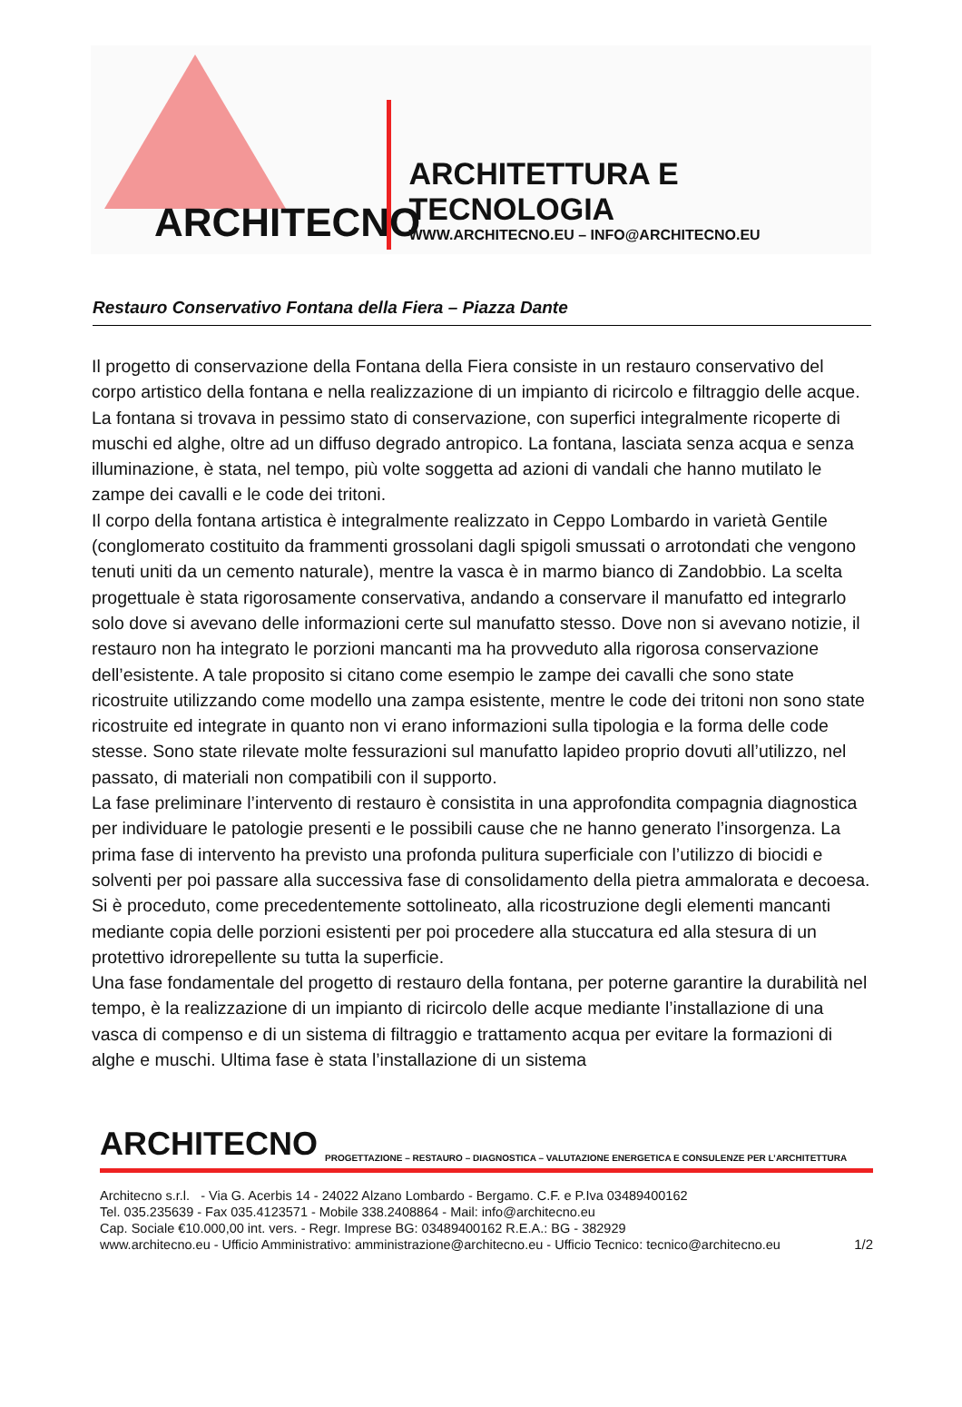ARCHITECNO
ARCHITETTURA E TECNOLOGIA
WWW.ARCHITECNO.EU – INFO@ARCHITECNO.EU
Restauro Conservativo Fontana della Fiera – Piazza Dante
Il progetto di conservazione della Fontana della Fiera consiste in un restauro conservativo del corpo artistico della fontana e nella realizzazione di un impianto di ricircolo e filtraggio delle acque.
La fontana si trovava in pessimo stato di conservazione, con superfici integralmente ricoperte di muschi ed alghe, oltre ad un diffuso degrado antropico. La fontana, lasciata senza acqua e senza illuminazione, è stata, nel tempo, più volte soggetta ad azioni di vandali che hanno mutilato le zampe dei cavalli e le code dei tritoni.
Il corpo della fontana artistica è integralmente realizzato in Ceppo Lombardo in varietà Gentile (conglomerato costituito da frammenti grossolani dagli spigoli smussati o arrotondati che vengono tenuti uniti da un cemento naturale), mentre la vasca è in marmo bianco di Zandobbio. La scelta progettuale è stata rigorosamente conservativa, andando a conservare il manufatto ed integrarlo solo dove si avevano delle informazioni certe sul manufatto stesso. Dove non si avevano notizie, il restauro non ha integrato le porzioni mancanti ma ha provveduto alla rigorosa conservazione dell’esistente. A tale proposito si citano come esempio le zampe dei cavalli che sono state ricostruite utilizzando come modello una zampa esistente, mentre le code dei tritoni non sono state ricostruite ed integrate in quanto non vi erano informazioni sulla tipologia e la forma delle code stesse. Sono state rilevate molte fessurazioni sul manufatto lapideo proprio dovuti all’utilizzo, nel passato, di materiali non compatibili con il supporto.
La fase preliminare l’intervento di restauro è consistita in una approfondita compagnia diagnostica per individuare le patologie presenti e le possibili cause che ne hanno generato l’insorgenza. La prima fase di intervento ha previsto una profonda pulitura superficiale con l’utilizzo di biocidi e solventi per poi passare alla successiva fase di consolidamento della pietra ammalorata e decoesa. Si è proceduto, come precedentemente sottolineato, alla ricostruzione degli elementi mancanti mediante copia delle porzioni esistenti per poi procedere alla stuccatura ed alla stesura di un protettivo idrorepellente su tutta la superficie.
Una fase fondamentale del progetto di restauro della fontana, per poterne garantire la durabilità nel tempo, è la realizzazione di un impianto di ricircolo delle acque mediante l’installazione di una vasca di compenso e di un sistema di filtraggio e trattamento acqua per evitare la formazioni di alghe e muschi. Ultima fase è stata l’installazione di un sistema
ARCHITECNO PROGETTAZIONE – RESTAURO – DIAGNOSTICA – VALUTAZIONE ENERGETICA E CONSULENZE PER L’ARCHITETTURA
Architecno s.r.l. - Via G. Acerbis 14 - 24022 Alzano Lombardo - Bergamo. C.F. e P.Iva 03489400162
Tel. 035.235639 - Fax 035.4123571 - Mobile 338.2408864 - Mail: info@architecno.eu
Cap. Sociale €10.000,00 int. vers. - Regr. Imprese BG: 03489400162 R.E.A.: BG - 382929
www.architecno.eu - Ufficio Amministrativo: amministrazione@architecno.eu - Ufficio Tecnico: tecnico@architecno.eu
1/2